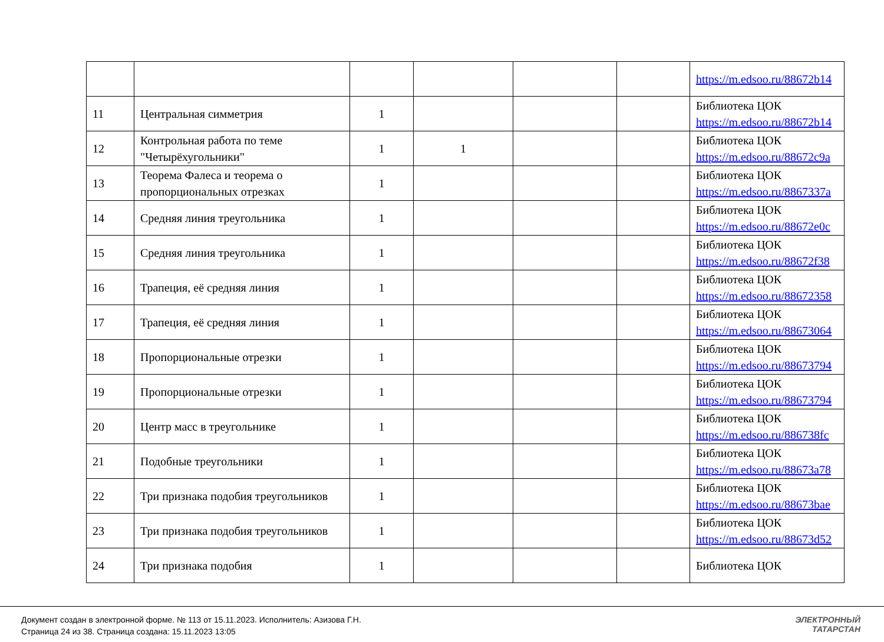| | | | | | | https://m.edsoo.ru/88672b14 |
| 11 | Центральная симметрия | 1 | | | | Библиотека ЦОК https://m.edsoo.ru/88672b14 |
| 12 | Контрольная работа по теме "Четырёхугольники" | 1 | 1 | | | Библиотека ЦОК https://m.edsoo.ru/88672c9a |
| 13 | Теорема Фалеса и теорема о пропорциональных отрезках | 1 | | | | Библиотека ЦОК https://m.edsoo.ru/8867337a |
| 14 | Средняя линия треугольника | 1 | | | | Библиотека ЦОК https://m.edsoo.ru/88672e0c |
| 15 | Средняя линия треугольника | 1 | | | | Библиотека ЦОК https://m.edsoo.ru/88672f38 |
| 16 | Трапеция, её средняя линия | 1 | | | | Библиотека ЦОК https://m.edsoo.ru/88672358 |
| 17 | Трапеция, её средняя линия | 1 | | | | Библиотека ЦОК https://m.edsoo.ru/88673064 |
| 18 | Пропорциональные отрезки | 1 | | | | Библиотека ЦОК https://m.edsoo.ru/88673794 |
| 19 | Пропорциональные отрезки | 1 | | | | Библиотека ЦОК https://m.edsoo.ru/88673794 |
| 20 | Центр масс в треугольнике | 1 | | | | Библиотека ЦОК https://m.edsoo.ru/886738fc |
| 21 | Подобные треугольники | 1 | | | | Библиотека ЦОК https://m.edsoo.ru/88673a78 |
| 22 | Три признака подобия треугольников | 1 | | | | Библиотека ЦОК https://m.edsoo.ru/88673bae |
| 23 | Три признака подобия треугольников | 1 | | | | Библиотека ЦОК https://m.edsoo.ru/88673d52 |
| 24 | Три признака подобия | 1 | | | | Библиотека ЦОК |
Документ создан в электронной форме. № 113 от 15.11.2023. Исполнитель: Азизова Г.Н.
Страница 24 из 38. Страница создана: 15.11.2023 13:05
ЭЛЕКТРОННЫЙ
ТАТАРСТАН